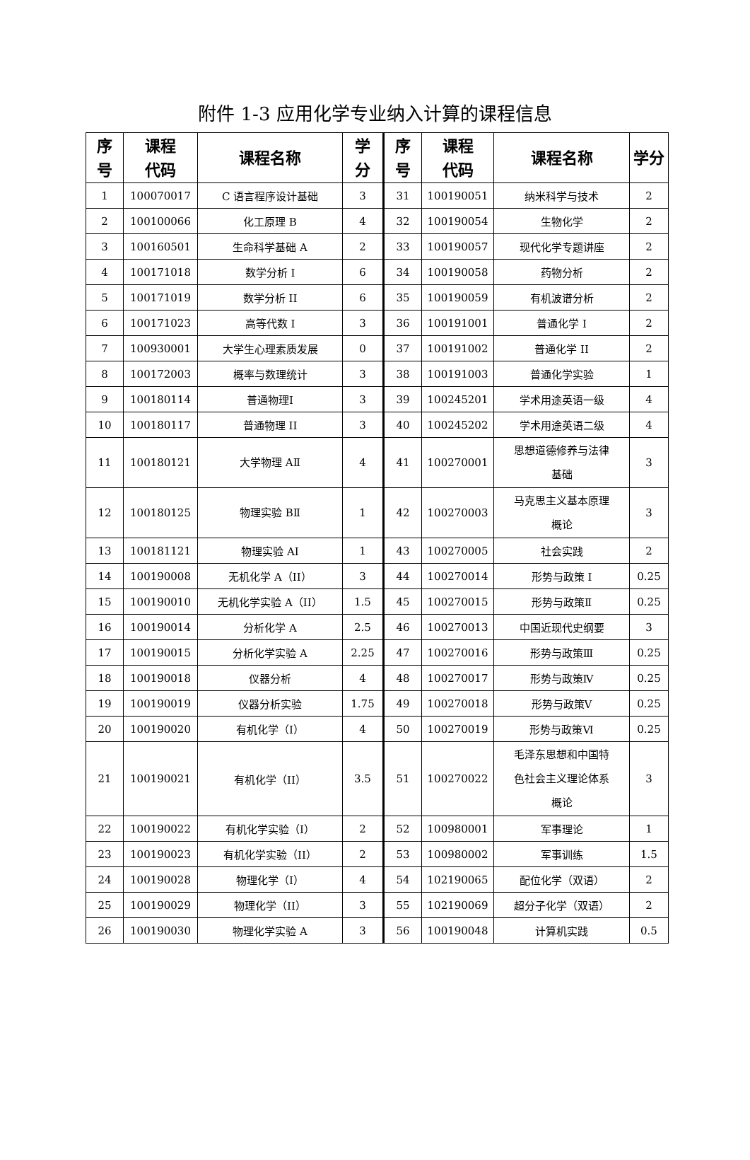附件 1-3 应用化学专业纳入计算的课程信息
| 序 号 | 课程 代码 | 课程名称 | 学 分 | 序 号 | 课程 代码 | 课程名称 | 学分 |
| --- | --- | --- | --- | --- | --- | --- | --- |
| 1 | 100070017 | C 语言程序设计基础 | 3 | 31 | 100190051 | 纳米科学与技术 | 2 |
| 2 | 100100066 | 化工原理 B | 4 | 32 | 100190054 | 生物化学 | 2 |
| 3 | 100160501 | 生命科学基础 A | 2 | 33 | 100190057 | 现代化学专题讲座 | 2 |
| 4 | 100171018 | 数学分析 I | 6 | 34 | 100190058 | 药物分析 | 2 |
| 5 | 100171019 | 数学分析 II | 6 | 35 | 100190059 | 有机波谱分析 | 2 |
| 6 | 100171023 | 高等代数 I | 3 | 36 | 100191001 | 普通化学 I | 2 |
| 7 | 100930001 | 大学生心理素质发展 | 0 | 37 | 100191002 | 普通化学 II | 2 |
| 8 | 100172003 | 概率与数理统计 | 3 | 38 | 100191003 | 普通化学实验 | 1 |
| 9 | 100180114 | 普通物理Ⅰ | 3 | 39 | 100245201 | 学术用途英语一级 | 4 |
| 10 | 100180117 | 普通物理 II | 3 | 40 | 100245202 | 学术用途英语二级 | 4 |
| 11 | 100180121 | 大学物理 AⅡ | 4 | 41 | 100270001 | 思想道德修养与法律 基础 | 3 |
| 12 | 100180125 | 物理实验 BⅡ | 1 | 42 | 100270003 | 马克思主义基本原理 概论 | 3 |
| 13 | 100181121 | 物理实验 AⅠ | 1 | 43 | 100270005 | 社会实践 | 2 |
| 14 | 100190008 | 无机化学 A（II） | 3 | 44 | 100270014 | 形势与政策 I | 0.25 |
| 15 | 100190010 | 无机化学实验 A（II） | 1.5 | 45 | 100270015 | 形势与政策Ⅱ | 0.25 |
| 16 | 100190014 | 分析化学 A | 2.5 | 46 | 100270013 | 中国近现代史纲要 | 3 |
| 17 | 100190015 | 分析化学实验 A | 2.25 | 47 | 100270016 | 形势与政策Ⅲ | 0.25 |
| 18 | 100190018 | 仪器分析 | 4 | 48 | 100270017 | 形势与政策Ⅳ | 0.25 |
| 19 | 100190019 | 仪器分析实验 | 1.75 | 49 | 100270018 | 形势与政策Ⅴ | 0.25 |
| 20 | 100190020 | 有机化学（I） | 4 | 50 | 100270019 | 形势与政策Ⅵ | 0.25 |
| 21 | 100190021 | 有机化学（II） | 3.5 | 51 | 100270022 | 毛泽东思想和中国特 色社会主义理论体系 概论 | 3 |
| 22 | 100190022 | 有机化学实验（I） | 2 | 52 | 100980001 | 军事理论 | 1 |
| 23 | 100190023 | 有机化学实验（II） | 2 | 53 | 100980002 | 军事训练 | 1.5 |
| 24 | 100190028 | 物理化学（I） | 4 | 54 | 102190065 | 配位化学（双语） | 2 |
| 25 | 100190029 | 物理化学（II） | 3 | 55 | 102190069 | 超分子化学（双语） | 2 |
| 26 | 100190030 | 物理化学实验 A | 3 | 56 | 100190048 | 计算机实践 | 0.5 |